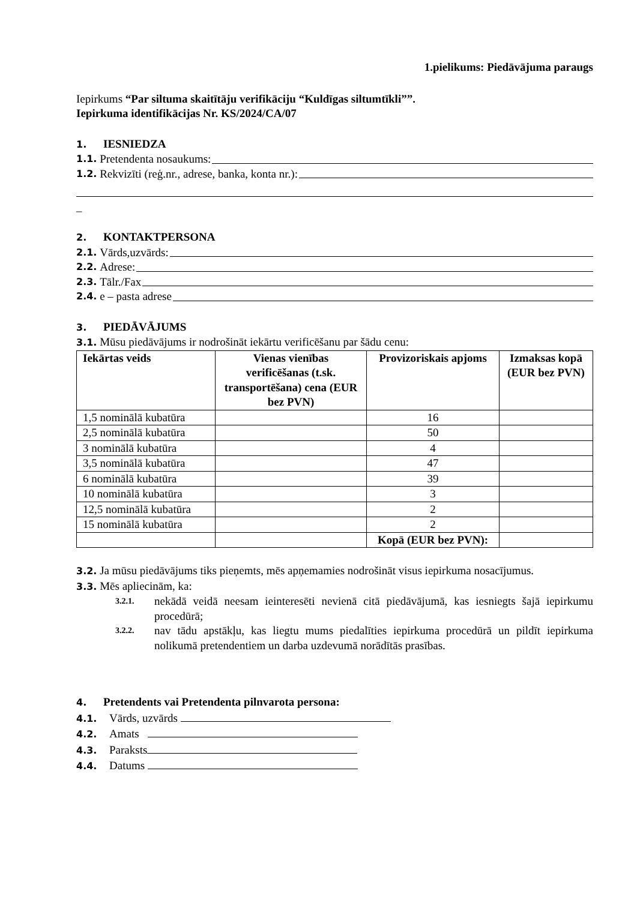1.pielikums: Piedāvājuma paraugs
Iepirkums “Par siltuma skaitītāju verifikāciju “Kuldīgas siltumtīkli””.
Iepirkuma identifikācijas Nr. KS/2024/CA/07
1. IESNIEDZA
1.1. Pretendenta nosaukums:
1.2. Rekvizīti (reģ.nr., adrese, banka, konta nr.):
_
2. KONTAKTPERSONA
2.1. Vārds,uzvārds:
2.2. Adrese:
2.3. Tālr./Fax
2.4. e – pasta adrese
3. PIEDĀVĀJUMS
3.1. Mūsu piedāvājums ir nodrošināt iekārtu verificēšanu par šādu cenu:
| Iekārtas veids | Vienas vienības verificēšanas (t.sk. transportēšana) cena (EUR bez PVN) | Provizoriskais apjoms | Izmaksas kopā (EUR bez PVN) |
| --- | --- | --- | --- |
| 1,5 nominālā kubatūra | | 16 | |
| 2,5 nominālā kubatūra | | 50 | |
| 3 nominālā kubatūra | | 4 | |
| 3,5 nominālā kubatūra | | 47 | |
| 6 nominālā kubatūra | | 39 | |
| 10 nominālā kubatūra | | 3 | |
| 12,5 nominālā kubatūra | | 2 | |
| 15 nominālā kubatūra | | 2 | |
| | | Kopā (EUR bez PVN): | |
3.2. Ja mūsu piedāvājums tiks pieņemts, mēs apņemamies nodrošināt visus iepirkuma nosacījumus.
3.3. Mēs apliecinām, ka:
3.2.1. nekādā veidā neesam ieinteresēti nevienā citā piedāvājumā, kas iesniegts šajā iepirkumu procedūrā;
3.2.2. nav tādu apstākļu, kas liegtu mums piedalīties iepirkuma procedūrā un pildīt iepirkuma nolikumā pretendentiem un darba uzdevumā norādītās prasības.
4. Pretendents vai Pretendenta pilnvarota persona:
4.1. Vārds, uzvārds
4.2. Amats
4.3. Paraksts
4.4. Datums